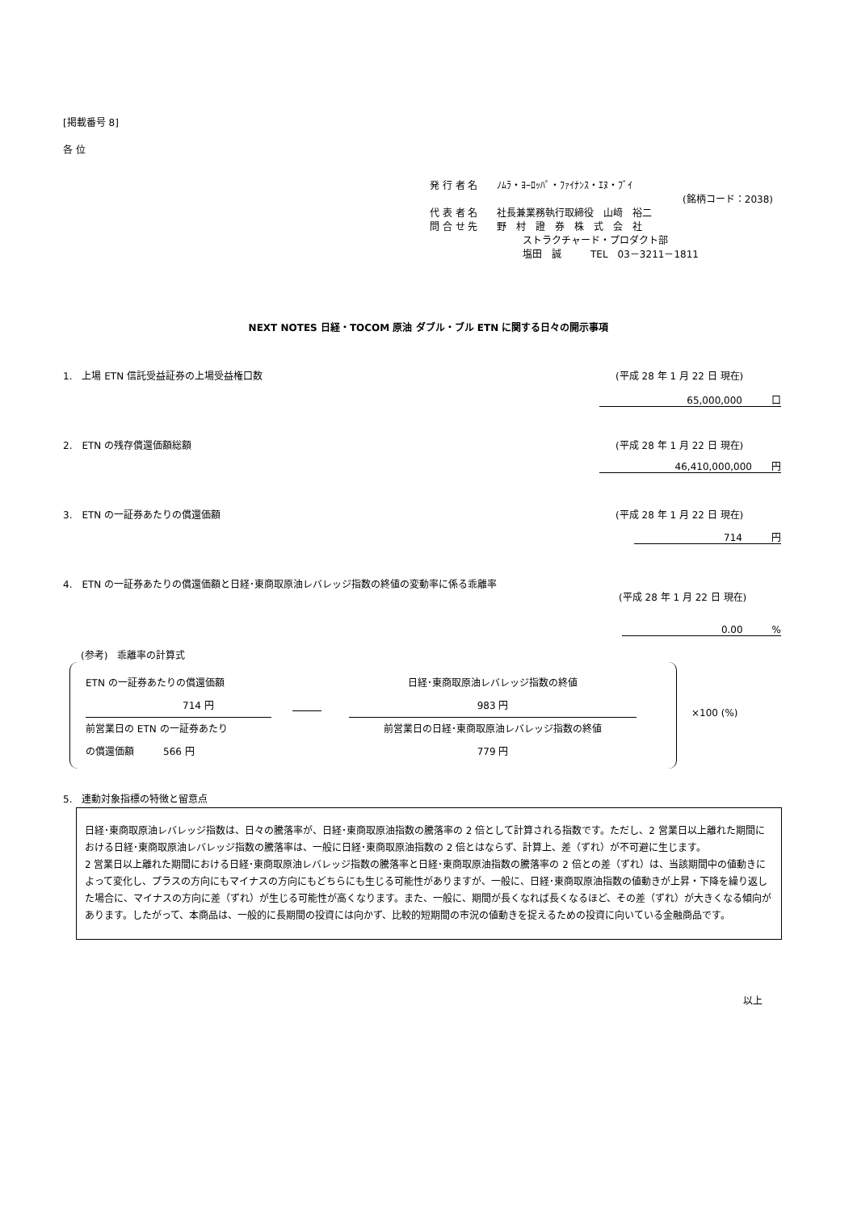[掲載番号 8]
各 位
発 行 者 名　　ﾉﾑﾗ・ﾖｰﾛｯﾊﾟ・ﾌｧｲﾅﾝｽ・ｴﾇ・ﾌﾞｲ
(銘柄コード：2038)
代 表 者 名　　社長兼業務執行取締役　山﨑　裕二
問 合 せ 先　　野　村　證　券　株　式　会　社
ストラクチャード・プロダクト部
塩田　誠　　　TEL　03－3211－1811
NEXT NOTES 日経・TOCOM 原油 ダブル・ブル ETN に関する日々の開示事項
1.　上場 ETN 信託受益証券の上場受益権口数
(平成 28 年 1 月 22 日 現在)
65,000,000　　　口
2.　ETN の残存償還価額総額 (平成 28 年 1 月 22 日 現在)
46,410,000,000　　円
3.　ETN の一証券あたりの償還価額 (平成 28 年 1 月 22 日 現在)
714　　　円
4.　ETN の一証券あたりの償還価額と日経･東商取原油レバレッジ指数の終値の変動率に係る乖離率
(平成 28 年 1 月 22 日 現在)
0.00　　　%
(参考)　乖離率の計算式
ETN の一証券あたりの償還価額
714 円
前営業日の ETN の一証券あたり
の償還価額　　　566 円
日経･東商取原油レバレッジ指数の終値
983 円
前営業日の日経･東商取原油レバレッジ指数の終値
779 円
×100 (%)
5.　連動対象指標の特徴と留意点
日経･東商取原油レバレッジ指数は、日々の騰落率が、日経･東商取原油指数の騰落率の 2 倍として計算される指数です。ただし、2 営業日以上離れた期間における日経･東商取原油レバレッジ指数の騰落率は、一般に日経･東商取原油指数の 2 倍とはならず、計算上、差（ずれ）が不可避に生じます。
2 営業日以上離れた期間における日経･東商取原油レバレッジ指数の騰落率と日経･東商取原油指数の騰落率の 2 倍との差（ずれ）は、当該期間中の値動きによって変化し、プラスの方向にもマイナスの方向にもどちらにも生じる可能性がありますが、一般に、日経･東商取原油指数の値動きが上昇・下降を繰り返した場合に、マイナスの方向に差（ずれ）が生じる可能性が高くなります。また、一般に、期間が長くなれば長くなるほど、その差（ずれ）が大きくなる傾向があります。したがって、本商品は、一般的に長期間の投資には向かず、比較的短期間の市況の値動きを捉えるための投資に向いている金融商品です。
以上